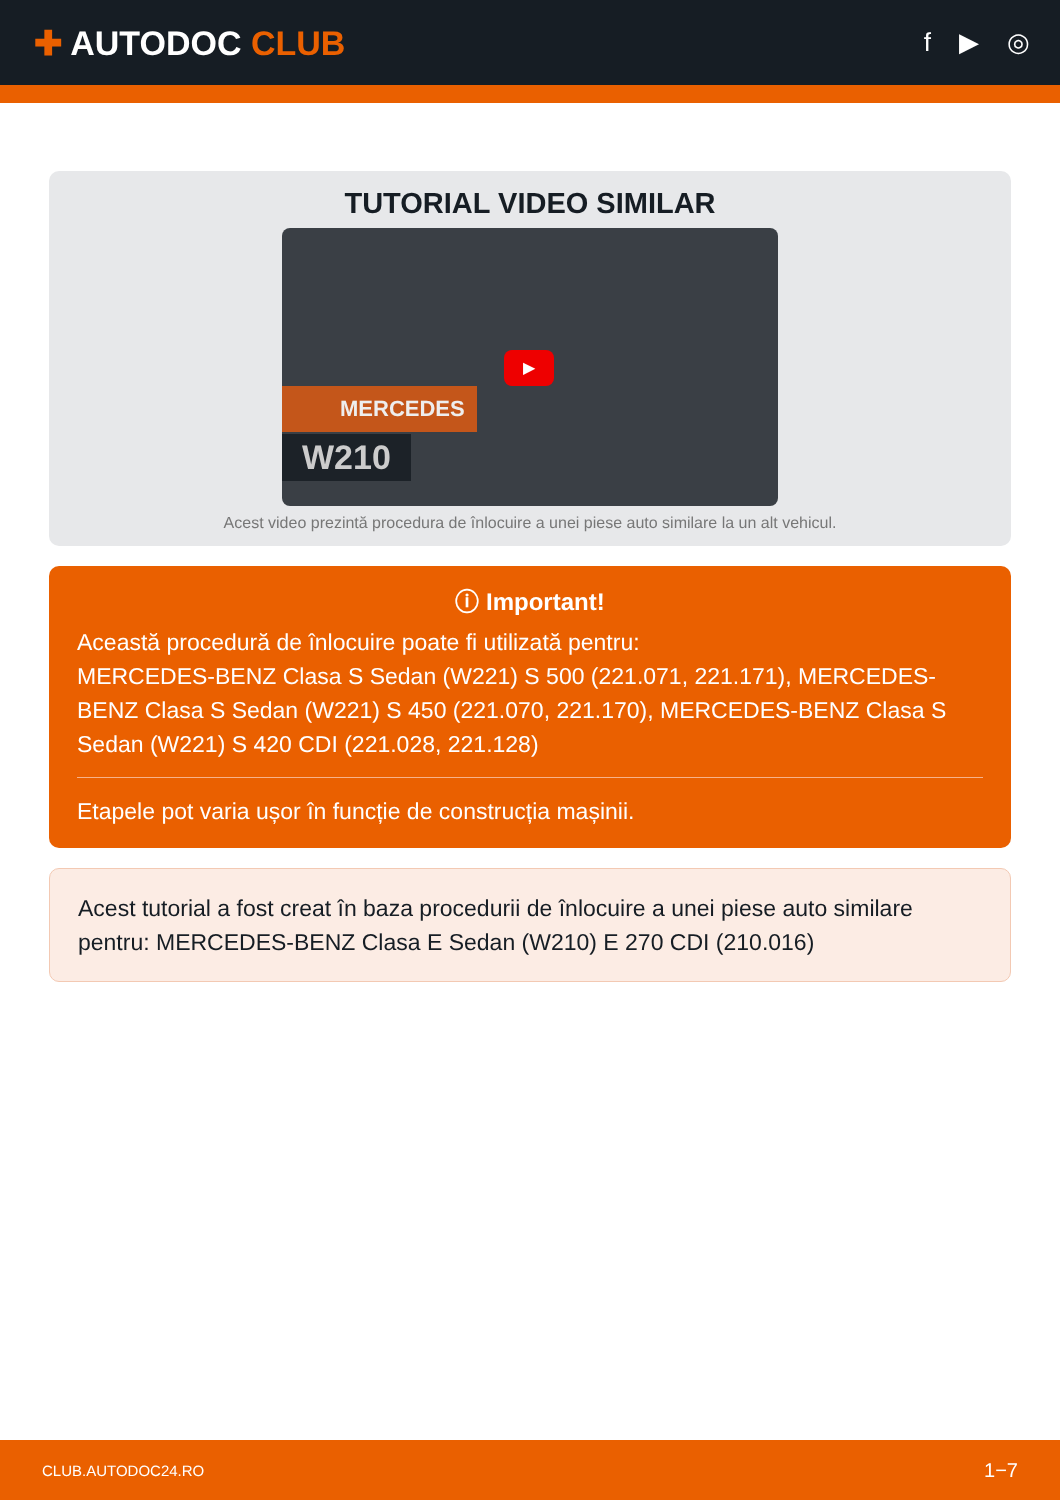✚ AUTODOC CLUB
f ▶ ◎
TUTORIAL VIDEO SIMILAR
MERCEDES
W210
▶
Acest video prezintă procedura de înlocuire a unei piese auto similare la un alt vehicul.
ⓘ Important!
Această procedură de înlocuire poate fi utilizată pentru:
MERCEDES-BENZ Clasa S Sedan (W221) S 500 (221.071, 221.171), MERCEDES-BENZ Clasa S Sedan (W221) S 450 (221.070, 221.170), MERCEDES-BENZ Clasa S Sedan (W221) S 420 CDI (221.028, 221.128)
Etapele pot varia ușor în funcție de construcția mașinii.
Acest tutorial a fost creat în baza procedurii de înlocuire a unei piese auto similare pentru: MERCEDES-BENZ Clasa E Sedan (W210) E 270 CDI (210.016)
CLUB.AUTODOC24.RO 1−7